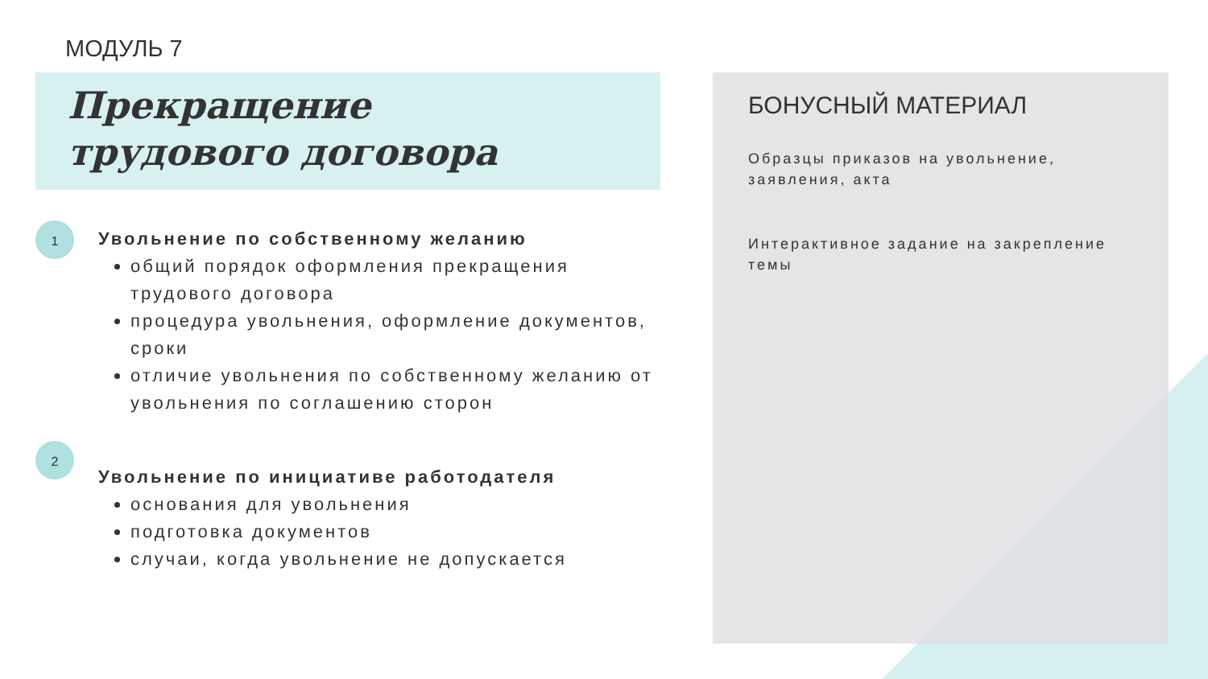МОДУЛЬ 7
Прекращение
трудового договора
1
Увольнение по собственному желанию
общий порядок оформления прекращения трудового договора
процедура увольнения, оформление документов, сроки
отличие увольнения по собственному желанию от увольнения по соглашению сторон
2
Увольнение по инициативе работодателя
основания для увольнения
подготовка документов
случаи, когда увольнение не допускается
БОНУСНЫЙ МАТЕРИАЛ
Образцы приказов на увольнение, заявления, акта
Интерактивное задание на закрепление темы